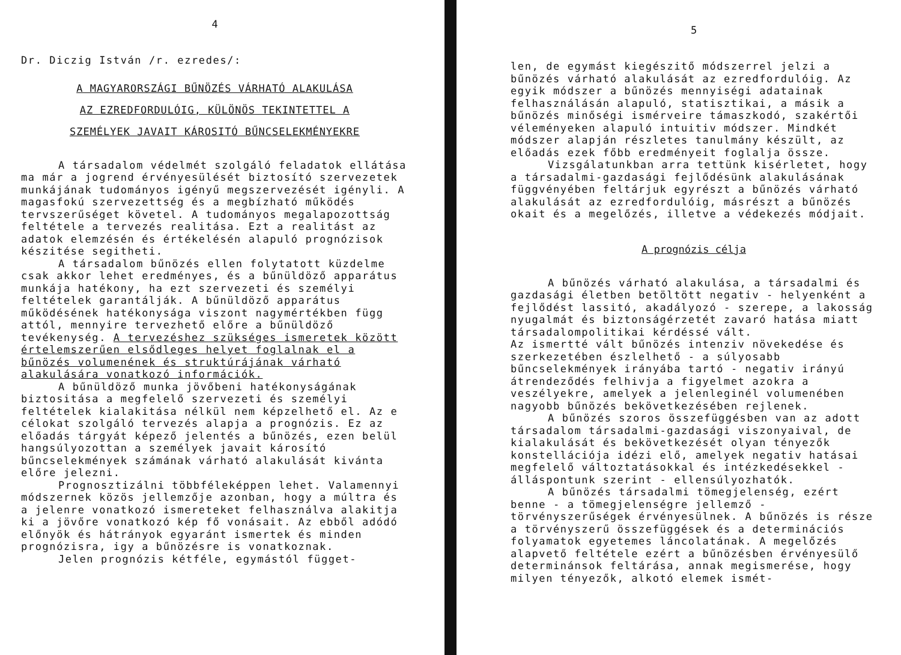4
Dr. Diczig István /r. ezredes/:
A MAGYARORSZÁGI BŰNÖZÉS VÁRHATÓ ALAKULÁSA
AZ EZREDFORDULÓIG, KÜLÖNÖS TEKINTETTEL A
SZEMÉLYEK JAVAIT KÁROSITÓ BŰNCSELEKMÉNYEKRE
A társadalom védelmét szolgáló feladatok ellátása ma már a jogrend érvényesülését biztosító szervezetek munkájának tudományos igényű megszervezését igényli. A magasfokú szervezettség és a megbízható működés tervszerűséget követel. A tudományos megalapozottság feltétele a tervezés realitása. Ezt a realitást az adatok elemzésén és értékelésén alapuló prognózisok készitése segitheti.
A társadalom bűnözés ellen folytatott küzdelme csak akkor lehet eredményes, és a bűnüldöző apparátus munkája hatékony, ha ezt szervezeti és személyi feltételek garantálják. A bűnüldöző apparátus működésének hatékonysága viszont nagymértékben függ attól, mennyire tervezhető előre a bűnüldöző tevékenység. A tervezéshez szükséges ismeretek között értelemszerűen elsődleges helyet foglalnak el a bűnözés volumenének és struktúrájának várható alakulására vonatkozó információk.
A bűnüldöző munka jövőbeni hatékonyságának biztositása a megfelelő szervezeti és személyi feltételek kialakitása nélkül nem képzelhető el. Az e célokat szolgáló tervezés alapja a prognózis. Ez az előadás tárgyát képező jelentés a bűnözés, ezen belül hangsúlyozottan a személyek javait károsító bűncselekmények számának várható alakulását kivánta előre jelezni.
Prognosztizálni többféleképpen lehet. Valamennyi módszernek közös jellemzője azonban, hogy a múltra és a jelenre vonatkozó ismereteket felhasználva alakitja ki a jövőre vonatkozó kép fő vonásait. Az ebből adódó előnyök és hátrányok egyaránt ismertek és minden prognózisra, igy a bűnözésre is vonatkoznak.
Jelen prognózis kétféle, egymástól függet-
5
len, de egymást kiegészitő módszerrel jelzi a bűnözés várható alakulását az ezredfordulóig. Az egyik módszer a bűnözés mennyiségi adatainak felhasználásán alapuló, statisztikai, a másik a bűnözés minőségi ismérveire támaszkodó, szakértői véleményeken alapuló intuitiv módszer. Mindkét módszer alapján részletes tanulmány készült, az előadás ezek főbb eredményeit foglalja össze.
Vizsgálatunkban arra tettünk kisérletet, hogy a társadalmi-gazdasági fejlődésünk alakulásának függvényében feltárjuk egyrészt a bűnözés várható alakulását az ezredfordulóig, másrészt a bűnözés okait és a megelőzés, illetve a védekezés módjait.
A prognózis célja
A bűnözés várható alakulása, a társadalmi és gazdasági életben betöltött negativ - helyenként a fejlődést lassitó, akadályozó - szerepe, a lakosság nyugalmát és biztonságérzetét zavaró hatása miatt társadalompolitikai kérdéssé vált.
Az ismertté vált bűnözés intenziv növekedése és szerkezetében észlelhető - a súlyosabb bűncselekmények irányába tartó - negativ irányú átrendeződés felhivja a figyelmet azokra a veszélyekre, amelyek a jelenleginél volumenében nagyobb bűnözés bekövetkezésében rejlenek.
A bűnözés szoros összefüggésben van az adott társadalom társadalmi-gazdasági viszonyaival, de kialakulását és bekövetkezését olyan tényezők konstellációja idézi elő, amelyek negativ hatásai megfelelő változtatásokkal és intézkedésekkel - álláspontunk szerint - ellensúlyozhatók.
A bűnözés társadalmi tömegjelenség, ezért benne - a tömegjelenségre jellemző - törvényszerűségek érvényesülnek. A bűnözés is része a törvényszerű összefüggések és a determinációs folyamatok egyetemes láncolatának. A megelőzés alapvető feltétele ezért a bűnözésben érvényesülő determinánsok feltárása, annak megismerése, hogy milyen tényezők, alkotó elemek ismét-